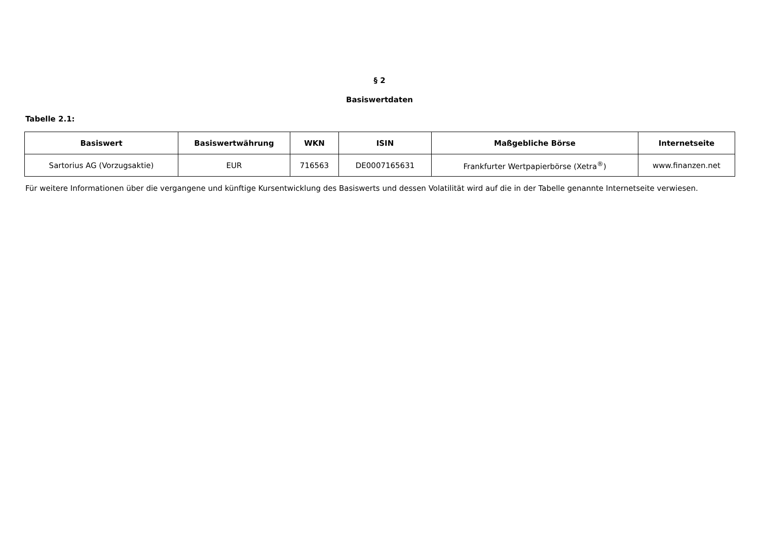§ 2
Basiswertdaten
Tabelle 2.1:
| Basiswert | Basiswertwährung | WKN | ISIN | Maßgebliche Börse | Internetseite |
| --- | --- | --- | --- | --- | --- |
| Sartorius AG (Vorzugsaktie) | EUR | 716563 | DE0007165631 | Frankfurter Wertpapierbörse (Xetra<sup>®</sup>) | www.finanzen.net |
Für weitere Informationen über die vergangene und künftige Kursentwicklung des Basiswerts und dessen Volatilität wird auf die in der Tabelle genannte Internetseite verwiesen.